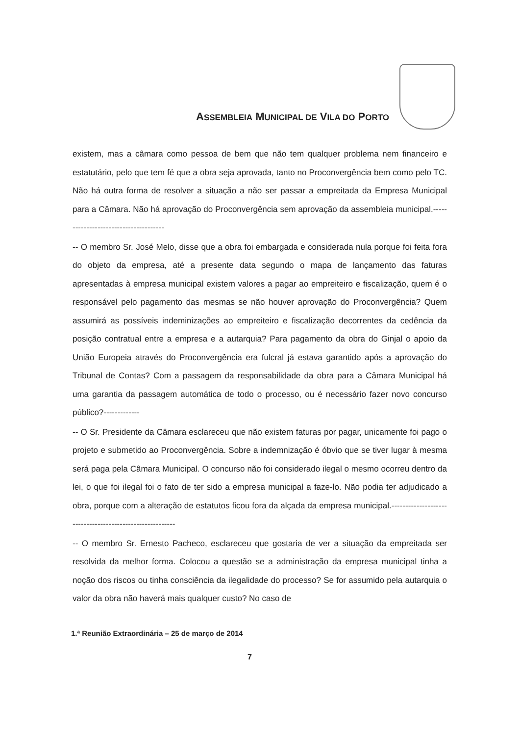ASSEMBLEIA MUNICIPAL DE VILA DO PORTO
existem, mas a câmara como pessoa de bem que não tem qualquer problema nem financeiro e estatutário, pelo que tem fé que a obra seja aprovada, tanto no Proconvergência bem como pelo TC. Não há outra forma de resolver a situação a não ser passar a empreitada da Empresa Municipal para a Câmara. Não há aprovação do Proconvergência sem aprovação da assembleia municipal.--------------------------------------
-- O membro Sr. José Melo, disse que a obra foi embargada e considerada nula porque foi feita fora do objeto da empresa, até a presente data segundo o mapa de lançamento das faturas apresentadas à empresa municipal existem valores a pagar ao empreiteiro e fiscalização, quem é o responsável pelo pagamento das mesmas se não houver aprovação do Proconvergência? Quem assumirá as possíveis indeminizações ao empreiteiro e fiscalização decorrentes da cedência da posição contratual entre a empresa e a autarquia? Para pagamento da obra do Ginjal o apoio da União Europeia através do Proconvergência era fulcral já estava garantido após a aprovação do Tribunal de Contas? Com a passagem da responsabilidade da obra para a Câmara Municipal há uma garantia da passagem automática de todo o processo, ou é necessário fazer novo concurso público?-------------
-- O Sr. Presidente da Câmara esclareceu que não existem faturas por pagar, unicamente foi pago o projeto e submetido ao Proconvergência. Sobre a indemnização é óbvio que se tiver lugar à mesma será paga pela Câmara Municipal. O concurso não foi considerado ilegal o mesmo ocorreu dentro da lei, o que foi ilegal foi o fato de ter sido a empresa municipal a faze-lo. Não podia ter adjudicado a obra, porque com a alteração de estatutos ficou fora da alçada da empresa municipal.---------------------------------------------------------
-- O membro Sr. Ernesto Pacheco, esclareceu que gostaria de ver a situação da empreitada ser resolvida da melhor forma. Colocou a questão se a administração da empresa municipal tinha a noção dos riscos ou tinha consciência da ilegalidade do processo? Se for assumido pela autarquia o valor da obra não haverá mais qualquer custo? No caso de
1.ª Reunião Extraordinária – 25 de março de 2014
7